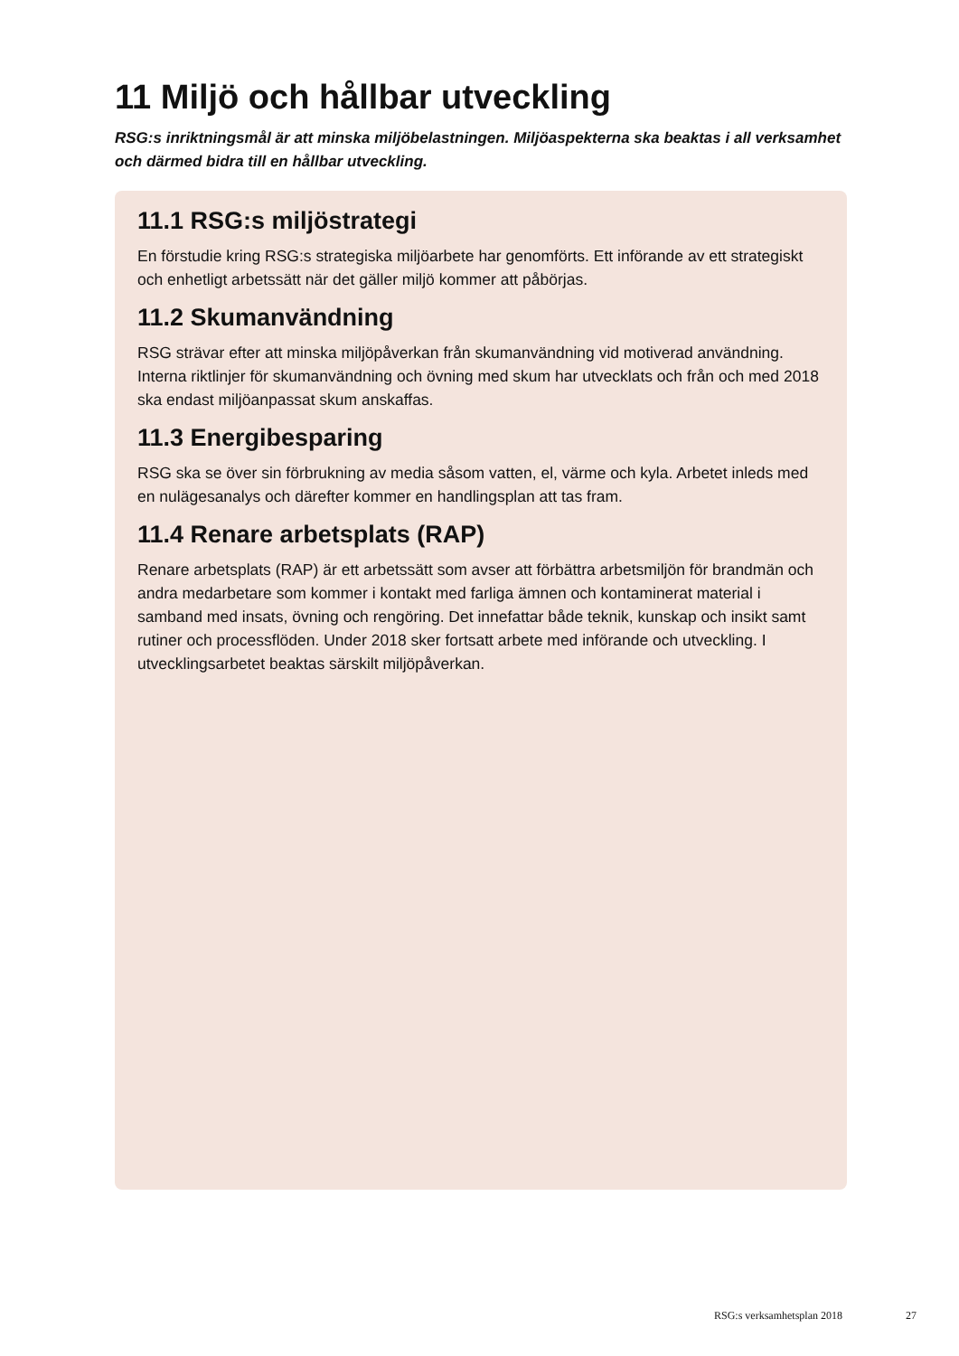11 Miljö och hållbar utveckling
RSG:s inriktningsmål är att minska miljöbelastningen. Miljöaspekterna ska beaktas i all verksamhet och därmed bidra till en hållbar utveckling.
11.1 RSG:s miljöstrategi
En förstudie kring RSG:s strategiska miljöarbete har genomförts. Ett införande av ett strategiskt och enhetligt arbetssätt när det gäller miljö kommer att påbörjas.
11.2 Skumanvändning
RSG strävar efter att minska miljöpåverkan från skumanvändning vid motiverad användning. Interna riktlinjer för skumanvändning och övning med skum har utvecklats och från och med 2018 ska endast miljöanpassat skum anskaffas.
11.3 Energibesparing
RSG ska se över sin förbrukning av media såsom vatten, el, värme och kyla. Arbetet inleds med en nulägesanalys och därefter kommer en handlingsplan att tas fram.
11.4 Renare arbetsplats (RAP)
Renare arbetsplats (RAP) är ett arbetssätt som avser att förbättra arbetsmiljön för brandmän och andra medarbetare som kommer i kontakt med farliga ämnen och kontaminerat material i samband med insats, övning och rengöring. Det innefattar både teknik, kunskap och insikt samt rutiner och processflöden. Under 2018 sker fortsatt arbete med införande och utveckling. I utvecklingsarbetet beaktas särskilt miljöpåverkan.
RSG:s verksamhetsplan 2018 27